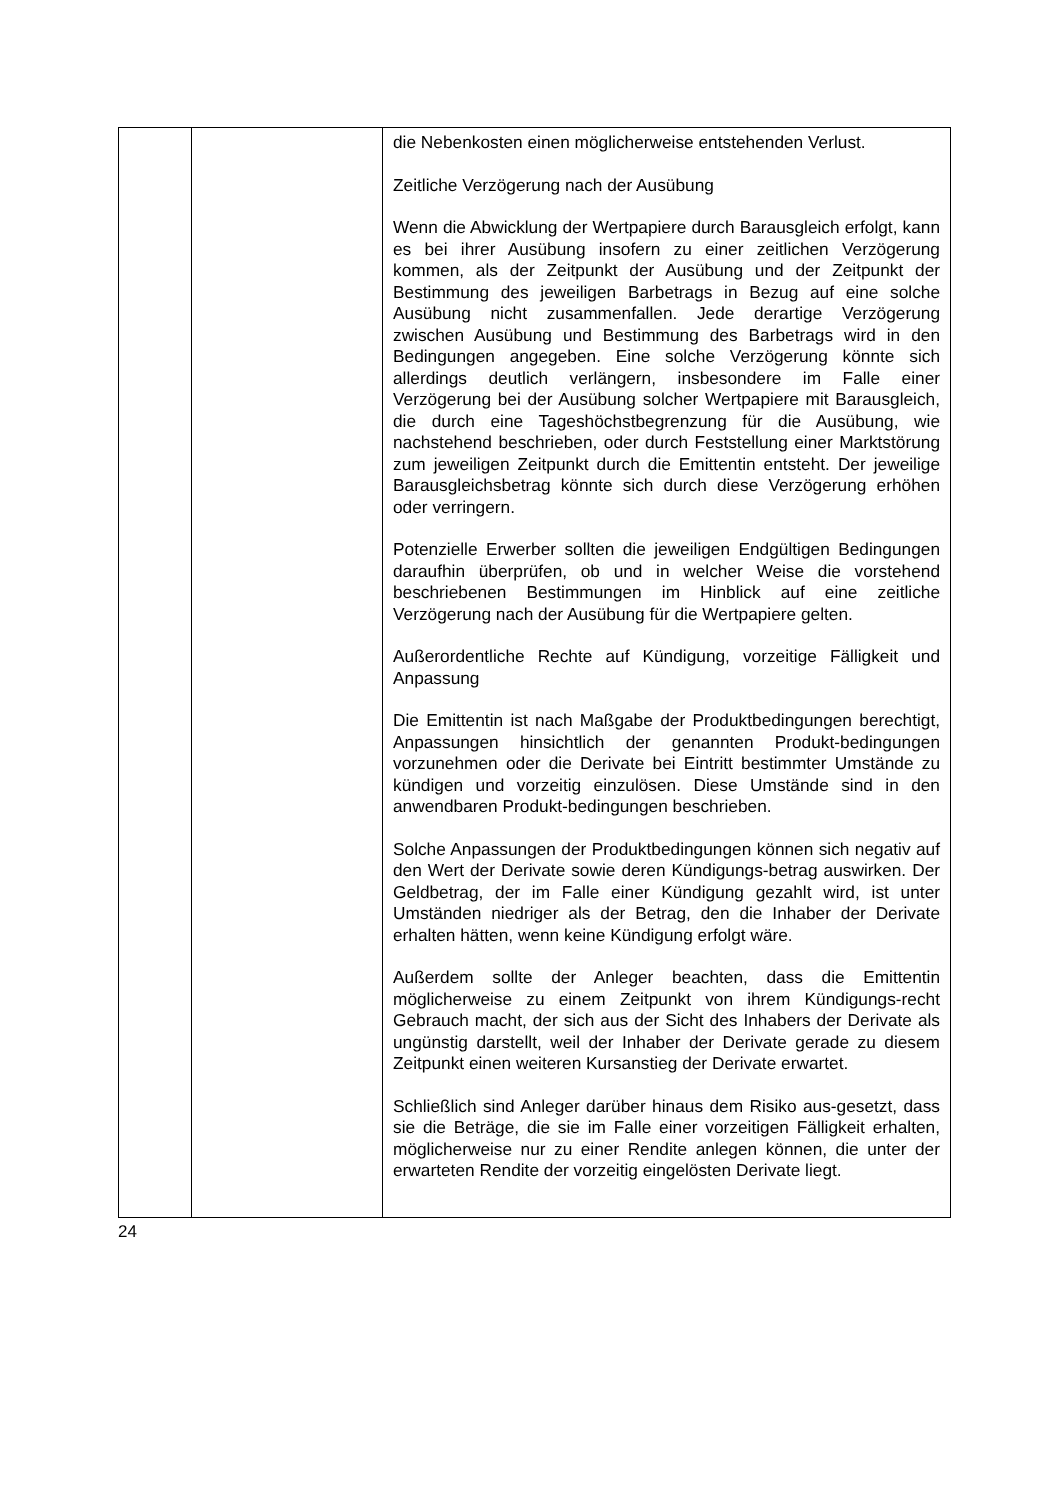| | | die Nebenkosten einen möglicherweise entstehenden Verlust. Zeitliche Verzögerung nach der Ausübung Wenn die Abwicklung der Wertpapiere durch Barausgleich erfolgt, kann es bei ihrer Ausübung insofern zu einer zeitlichen Verzögerung kommen, als der Zeitpunkt der Ausübung und der Zeitpunkt der Bestimmung des jeweiligen Barbetrags in Bezug auf eine solche Ausübung nicht zusammenfallen. Jede derartige Verzögerung zwischen Ausübung und Bestimmung des Barbetrags wird in den Bedingungen angegeben. Eine solche Verzögerung könnte sich allerdings deutlich verlängern, insbesondere im Falle einer Verzögerung bei der Ausübung solcher Wertpapiere mit Barausgleich, die durch eine Tageshöchstbegrenzung für die Ausübung, wie nachstehend beschrieben, oder durch Feststellung einer Marktstörung zum jeweiligen Zeitpunkt durch die Emittentin entsteht. Der jeweilige Barausgleichsbetrag könnte sich durch diese Verzögerung erhöhen oder verringern. Potenzielle Erwerber sollten die jeweiligen Endgültigen Bedingungen daraufhin überprüfen, ob und in welcher Weise die vorstehend beschriebenen Bestimmungen im Hinblick auf eine zeitliche Verzögerung nach der Ausübung für die Wertpapiere gelten. Außerordentliche Rechte auf Kündigung, vorzeitige Fälligkeit und Anpassung Die Emittentin ist nach Maßgabe der Produktbedingungen berechtigt, Anpassungen hinsichtlich der genannten Produkt-bedingungen vorzunehmen oder die Derivate bei Eintritt bestimmter Umstände zu kündigen und vorzeitig einzulösen. Diese Umstände sind in den anwendbaren Produkt-bedingungen beschrieben. Solche Anpassungen der Produktbedingungen können sich negativ auf den Wert der Derivate sowie deren Kündigungs-betrag auswirken. Der Geldbetrag, der im Falle einer Kündigung gezahlt wird, ist unter Umständen niedriger als der Betrag, den die Inhaber der Derivate erhalten hätten, wenn keine Kündigung erfolgt wäre. Außerdem sollte der Anleger beachten, dass die Emittentin möglicherweise zu einem Zeitpunkt von ihrem Kündigungs-recht Gebrauch macht, der sich aus der Sicht des Inhabers der Derivate als ungünstig darstellt, weil der Inhaber der Derivate gerade zu diesem Zeitpunkt einen weiteren Kursanstieg der Derivate erwartet. Schließlich sind Anleger darüber hinaus dem Risiko aus-gesetzt, dass sie die Beträge, die sie im Falle einer vorzeitigen Fälligkeit erhalten, möglicherweise nur zu einer Rendite anlegen können, die unter der erwarteten Rendite der vorzeitig eingelösten Derivate liegt. |
24